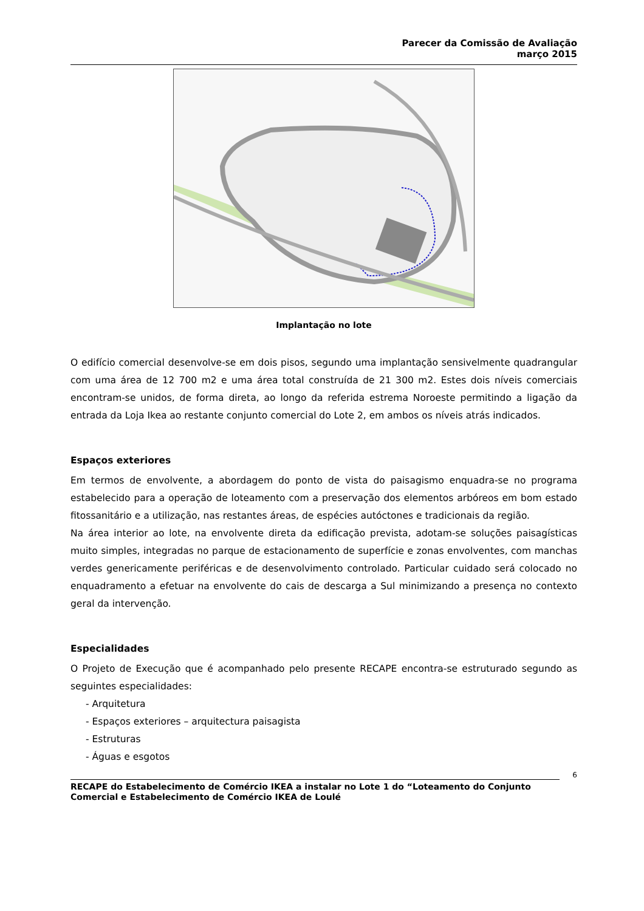Parecer da Comissão de Avaliação
março 2015
Implantação no lote
O edifício comercial desenvolve-se em dois pisos, segundo uma implantação sensivelmente quadrangular com uma área de 12 700 m2 e uma área total construída de 21 300 m2. Estes dois níveis comerciais encontram-se unidos, de forma direta, ao longo da referida estrema Noroeste permitindo a ligação da entrada da Loja Ikea ao restante conjunto comercial do Lote 2, em ambos os níveis atrás indicados.
Espaços exteriores
Em termos de envolvente, a abordagem do ponto de vista do paisagismo enquadra-se no programa estabelecido para a operação de loteamento com a preservação dos elementos arbóreos em bom estado fitossanitário e a utilização, nas restantes áreas, de espécies autóctones e tradicionais da região.
Na área interior ao lote, na envolvente direta da edificação prevista, adotam-se soluções paisagísticas muito simples, integradas no parque de estacionamento de superfície e zonas envolventes, com manchas verdes genericamente periféricas e de desenvolvimento controlado. Particular cuidado será colocado no enquadramento a efetuar na envolvente do cais de descarga a Sul minimizando a presença no contexto geral da intervenção.
Especialidades
O Projeto de Execução que é acompanhado pelo presente RECAPE encontra-se estruturado segundo as seguintes especialidades:
- Arquitetura
- Espaços exteriores – arquitectura paisagista
- Estruturas
- Águas e esgotos
6
RECAPE do Estabelecimento de Comércio IKEA a instalar no Lote 1 do “Loteamento do Conjunto Comercial e Estabelecimento de Comércio IKEA de Loulé